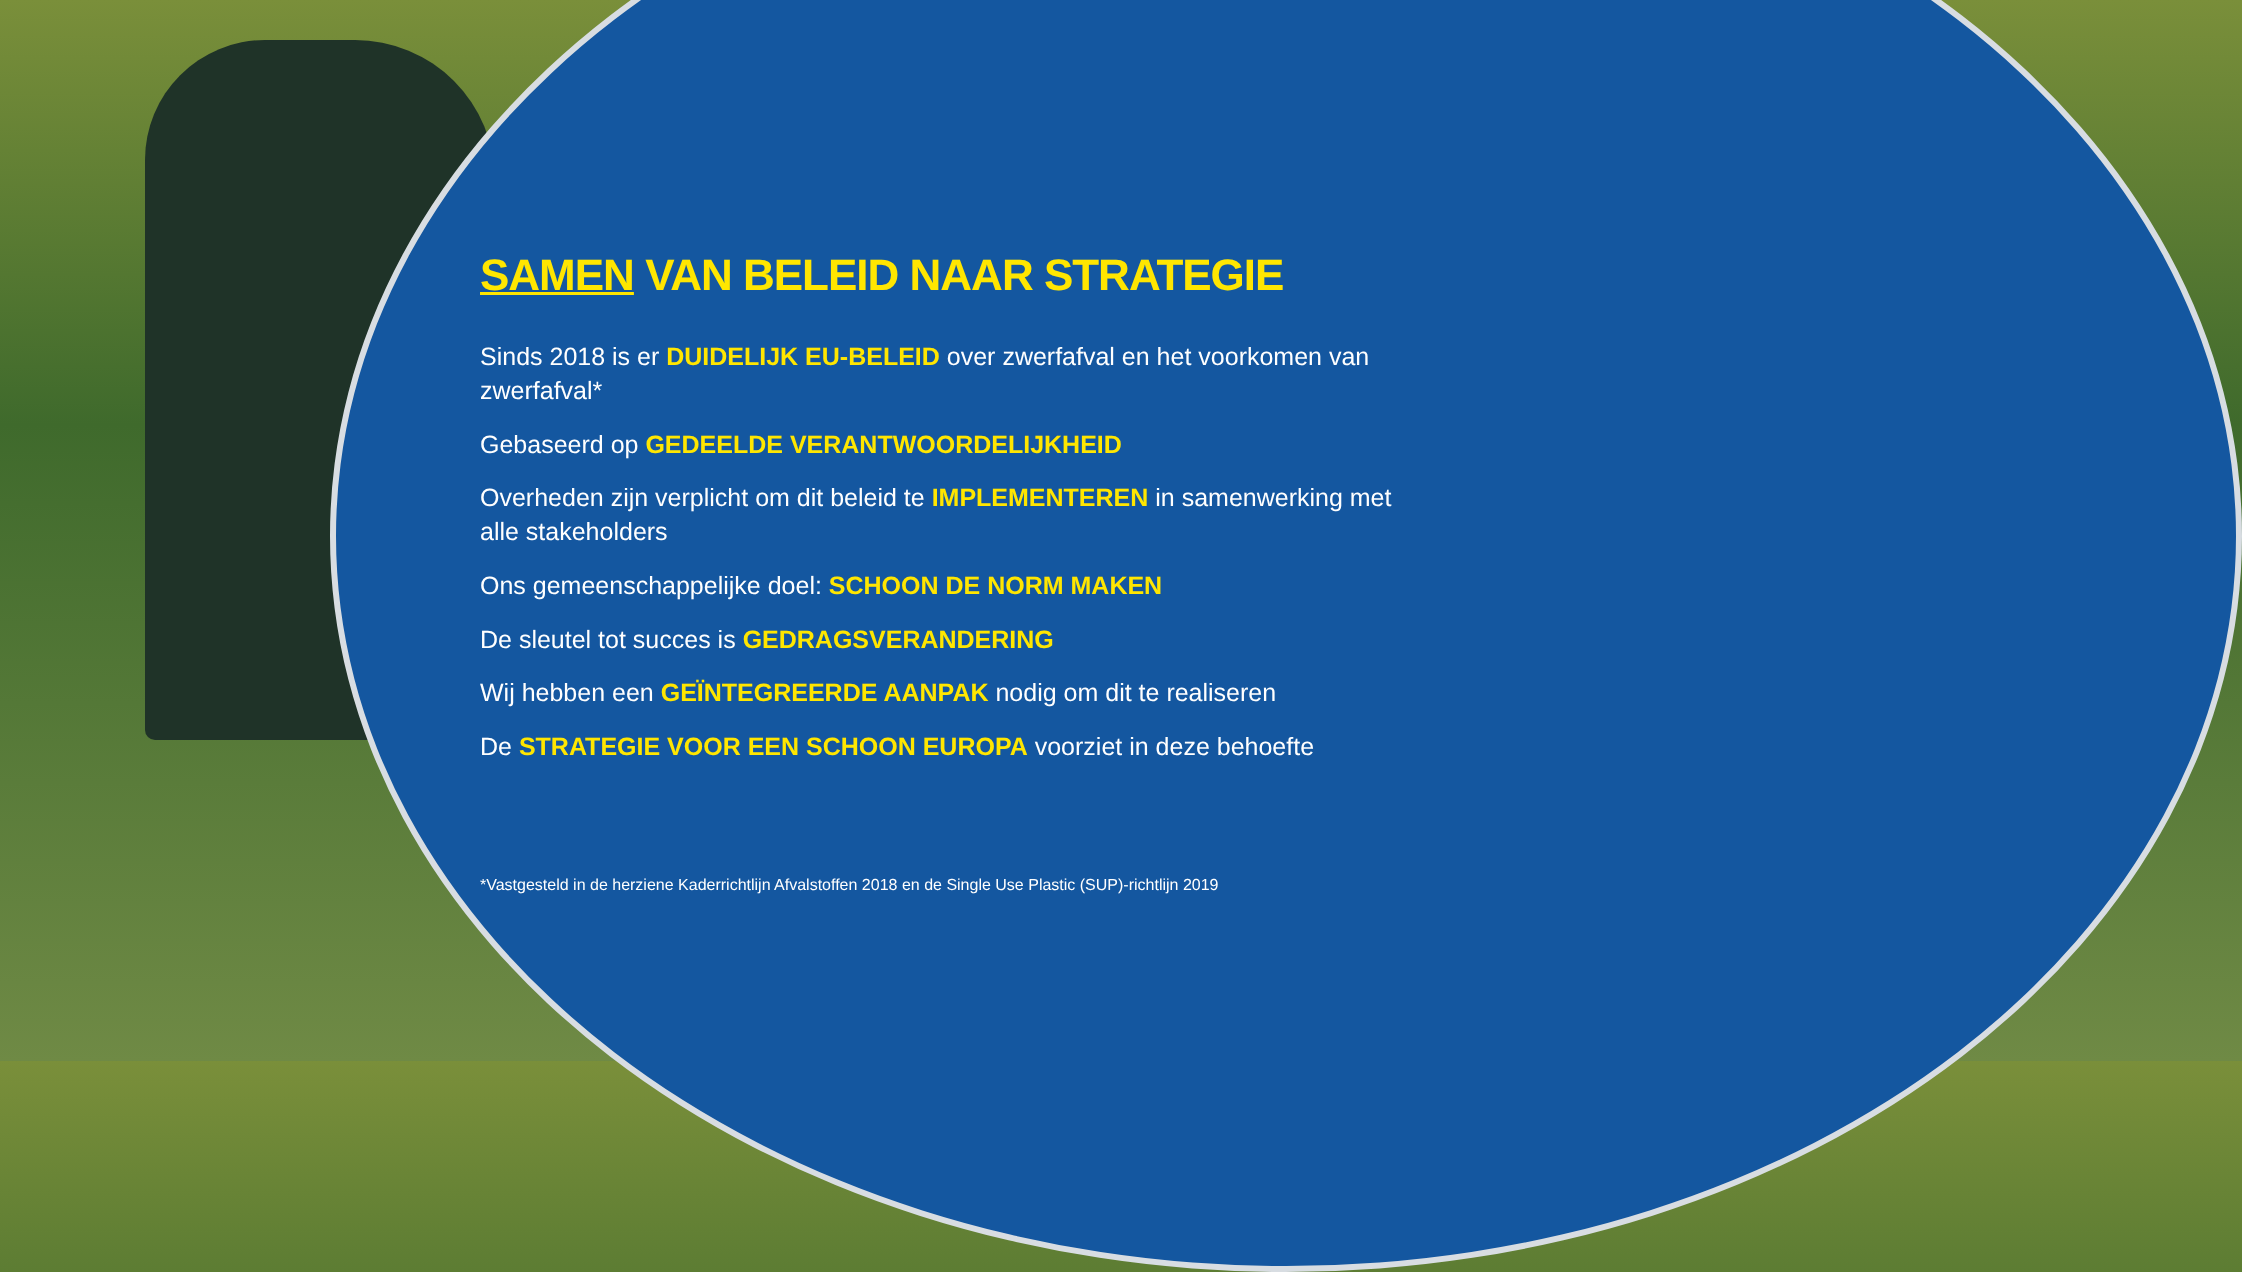SAMEN VAN BELEID NAAR STRATEGIE
Sinds 2018 is er DUIDELIJK EU-BELEID over zwerfafval en het voorkomen van zwerfafval*
Gebaseerd op GEDEELDE VERANTWOORDELIJKHEID
Overheden zijn verplicht om dit beleid te IMPLEMENTEREN in samenwerking met alle stakeholders
Ons gemeenschappelijke doel: SCHOON DE NORM MAKEN
De sleutel tot succes is GEDRAGSVERANDERING
Wij hebben een GEÏNTEGREERDE AANPAK nodig om dit te realiseren
De STRATEGIE VOOR EEN SCHOON EUROPA voorziet in deze behoefte
*Vastgesteld in de herziene Kaderrichtlijn Afvalstoffen 2018 en de Single Use Plastic (SUP)-richtlijn 2019